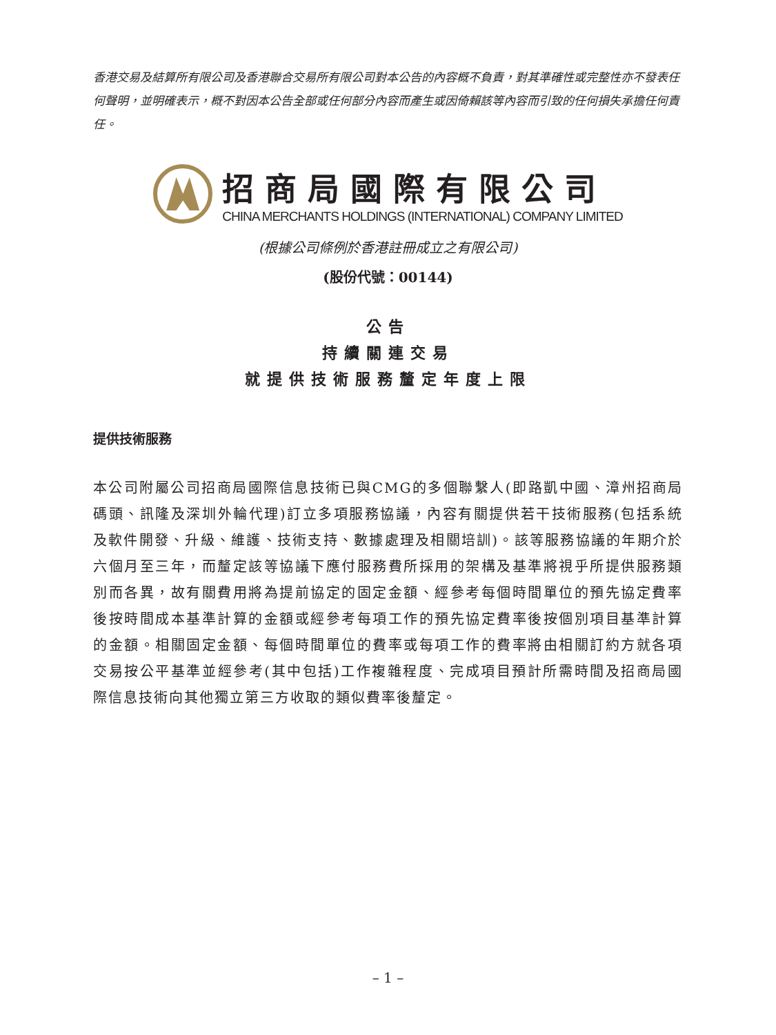香港交易及結算所有限公司及香港聯合交易所有限公司對本公告的內容概不負責，對其準確性或完整性亦不發表任何聲明，並明確表示，概不對因本公告全部或任何部分內容而產生或因倚賴該等內容而引致的任何損失承擔任何責任。
招商局國際有限公司
CHINA MERCHANTS HOLDINGS (INTERNATIONAL) COMPANY LIMITED
(根據公司條例於香港註冊成立之有限公司)
(股份代號：00144)
公告
持續關連交易
就提供技術服務釐定年度上限
提供技術服務
本公司附屬公司招商局國際信息技術已與CMG的多個聯繫人(即路凱中國、漳州招商局碼頭、訊隆及深圳外輪代理)訂立多項服務協議，內容有關提供若干技術服務(包括系統及軟件開發、升級、維護、技術支持、數據處理及相關培訓)。該等服務協議的年期介於六個月至三年，而釐定該等協議下應付服務費所採用的架構及基準將視乎所提供服務類別而各異，故有關費用將為提前協定的固定金額、經參考每個時間單位的預先協定費率後按時間成本基準計算的金額或經參考每項工作的預先協定費率後按個別項目基準計算的金額。相關固定金額、每個時間單位的費率或每項工作的費率將由相關訂約方就各項交易按公平基準並經參考(其中包括)工作複雜程度、完成項目預計所需時間及招商局國際信息技術向其他獨立第三方收取的類似費率後釐定。
– 1 –